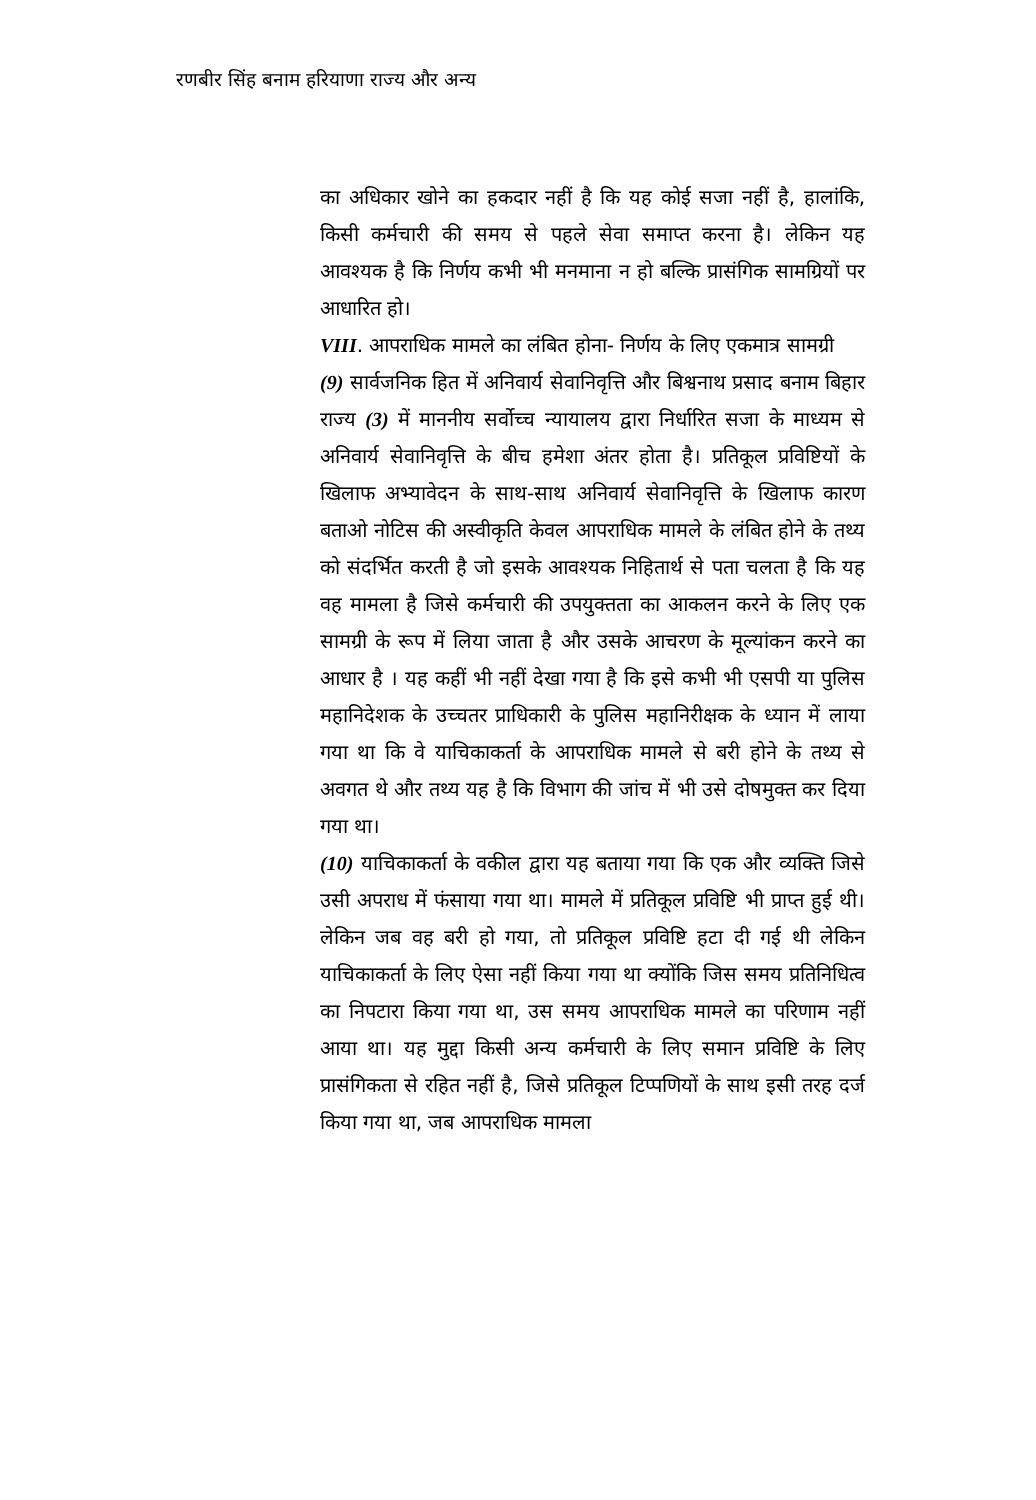रणबीर सिंह बनाम हरियाणा राज्य और अन्य
का अधिकार खोने का हकदार नहीं है कि यह कोई सजा नहीं है, हालांकि, किसी कर्मचारी की समय से पहले सेवा समाप्त करना है। लेकिन यह आवश्यक है कि निर्णय कभी भी मनमाना न हो बल्कि प्रासंगिक सामग्रियों पर आधारित हो।
VIII. आपराधिक मामले का लंबित होना- निर्णय के लिए एकमात्र सामग्री
(9) सार्वजनिक हित में अनिवार्य सेवानिवृत्ति और बिश्वनाथ प्रसाद बनाम बिहार राज्य (3) में माननीय सर्वोच्च न्यायालय द्वारा निर्धारित सजा के माध्यम से अनिवार्य सेवानिवृत्ति के बीच हमेशा अंतर होता है। प्रतिकूल प्रविष्टियों के खिलाफ अभ्यावेदन के साथ-साथ अनिवार्य सेवानिवृत्ति के खिलाफ कारण बताओ नोटिस की अस्वीकृति केवल आपराधिक मामले के लंबित होने के तथ्य को संदर्भित करती है जो इसके आवश्यक निहितार्थ से पता चलता है कि यह वह मामला है जिसे कर्मचारी की उपयुक्तता का आकलन करने के लिए एक सामग्री के रूप में लिया जाता है और उसके आचरण के मूल्यांकन करने का आधार है । यह कहीं भी नहीं देखा गया है कि इसे कभी भी एसपी या पुलिस महानिदेशक के उच्चतर प्राधिकारी के पुलिस महानिरीक्षक के ध्यान में लाया गया था कि वे याचिकाकर्ता के आपराधिक मामले से बरी होने के तथ्य से अवगत थे और तथ्य यह है कि विभाग की जांच में भी उसे दोषमुक्त कर दिया गया था।
(10) याचिकाकर्ता के वकील द्वारा यह बताया गया कि एक और व्यक्ति जिसे उसी अपराध में फंसाया गया था। मामले में प्रतिकूल प्रविष्टि भी प्राप्त हुई थी। लेकिन जब वह बरी हो गया, तो प्रतिकूल प्रविष्टि हटा दी गई थी लेकिन याचिकाकर्ता के लिए ऐसा नहीं किया गया था क्योंकि जिस समय प्रतिनिधित्व का निपटारा किया गया था, उस समय आपराधिक मामले का परिणाम नहीं आया था। यह मुद्दा किसी अन्य कर्मचारी के लिए समान प्रविष्टि के लिए प्रासंगिकता से रहित नहीं है, जिसे प्रतिकूल टिप्पणियों के साथ इसी तरह दर्ज किया गया था, जब आपराधिक मामला